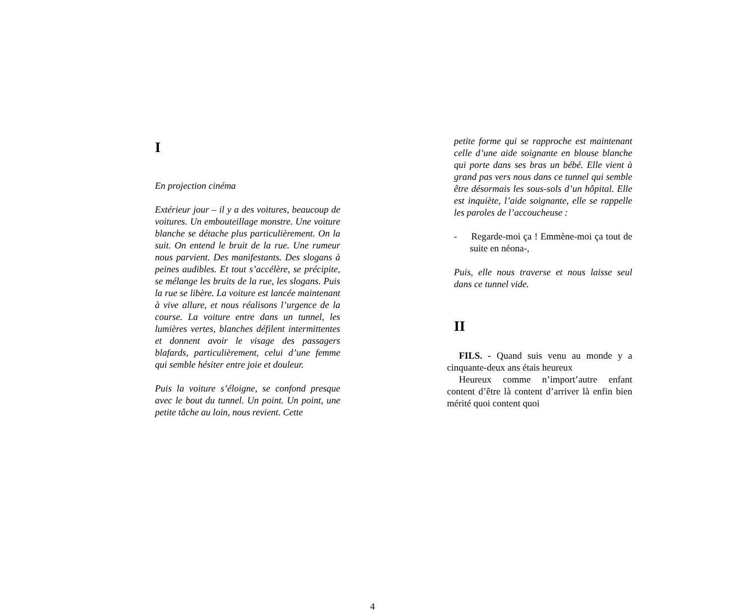I
En projection cinéma
Extérieur jour – il y a des voitures, beaucoup de voitures. Un embouteillage monstre. Une voiture blanche se détache plus particulièrement. On la suit. On entend le bruit de la rue. Une rumeur nous parvient. Des manifestants. Des slogans à peines audibles. Et tout s’accélère, se précipite, se mélange les bruits de la rue, les slogans. Puis la rue se libère. La voiture est lancée maintenant à vive allure, et nous réalisons l’urgence de la course. La voiture entre dans un tunnel, les lumières vertes, blanches défilent intermittentes et donnent avoir le visage des passagers blafards, particulièrement, celui d’une femme qui semble hésiter entre joie et douleur.
Puis la voiture s’éloigne, se confond presque avec le bout du tunnel. Un point. Un point, une petite tâche au loin, nous revient. Cette
petite forme qui se rapproche est maintenant celle d’une aide soignante en blouse blanche qui porte dans ses bras un bébé. Elle vient à grand pas vers nous dans ce tunnel qui semble être désormais les sous-sols d’un hôpital. Elle est inquiète, l’aide soignante, elle se rappelle les paroles de l’accoucheuse :
- Regarde-moi ça ! Emmène-moi ça tout de suite en néona-,
Puis, elle nous traverse et nous laisse seul dans ce tunnel vide.
II
FILS. - Quand suis venu au monde y a cinquante-deux ans étais heureux
Heureux comme n’import’autre enfant content d’être là content d’arriver là enfin bien mérité quoi content quoi
4